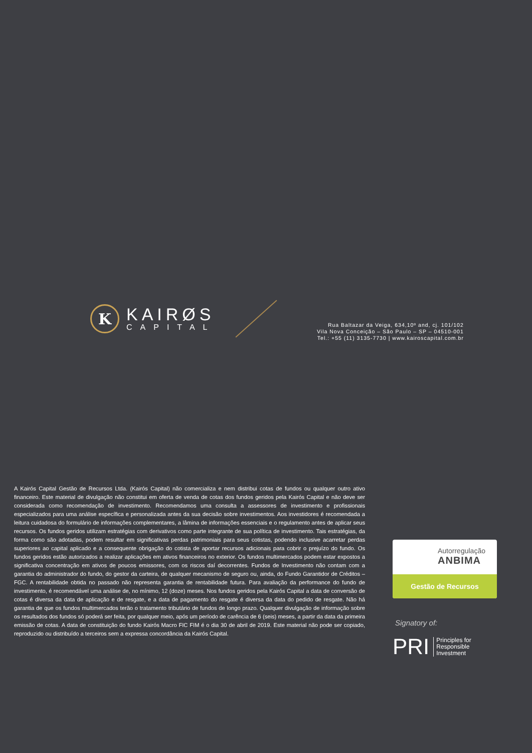K
KAIRØS
CAPITAL
Rua Baltazar da Veiga, 634,10º and, cj. 101/102
Vila Nova Conceição – São Paulo – SP – 04510-001
Tel.: +55 (11) 3135-7730 | www.kairoscapital.com.br
A Kairós Capital Gestão de Recursos Ltda. (Kairós Capital) não comercializa e nem distribui cotas de fundos ou qualquer outro ativo financeiro. Este material de divulgação não constitui em oferta de venda de cotas dos fundos geridos pela Kairós Capital e não deve ser considerada como recomendação de investimento. Recomendamos uma consulta a assessores de investimento e profissionais especializados para uma análise específica e personalizada antes da sua decisão sobre investimentos. Aos investidores é recomendada a leitura cuidadosa do formulário de informações complementares, a lâmina de informações essenciais e o regulamento antes de aplicar seus recursos. Os fundos geridos utilizam estratégias com derivativos como parte integrante de sua política de investimento. Tais estratégias, da forma como são adotadas, podem resultar em significativas perdas patrimoniais para seus cotistas, podendo inclusive acarretar perdas superiores ao capital aplicado e a consequente obrigação do cotista de aportar recursos adicionais para cobrir o prejuízo do fundo. Os fundos geridos estão autorizados a realizar aplicações em ativos financeiros no exterior. Os fundos multimercados podem estar expostos a significativa concentração em ativos de poucos emissores, com os riscos daí decorrentes. Fundos de Investimento não contam com a garantia do administrador do fundo, do gestor da carteira, de qualquer mecanismo de seguro ou, ainda, do Fundo Garantidor de Créditos – FGC. A rentabilidade obtida no passado não representa garantia de rentabilidade futura. Para avaliação da performance do fundo de investimento, é recomendável uma análise de, no mínimo, 12 (doze) meses. Nos fundos geridos pela Kairós Capital a data de conversão de cotas é diversa da data de aplicação e de resgate, e a data de pagamento do resgate é diversa da data do pedido de resgate. Não há garantia de que os fundos multimercados terão o tratamento tributário de fundos de longo prazo. Qualquer divulgação de informação sobre os resultados dos fundos só poderá ser feita, por qualquer meio, após um período de carência de 6 (seis) meses, a partir da data da primeira emissão de cotas. A data de constituição do fundo Kairós Macro FIC FIM é o dia 30 de abril de 2019. Este material não pode ser copiado, reproduzido ou distribuído a terceiros sem a expressa concordância da Kairós Capital.
Autorregulação
ANBIMA
Gestão de Recursos
Signatory of:
PRI Principles for
Responsible
Investment